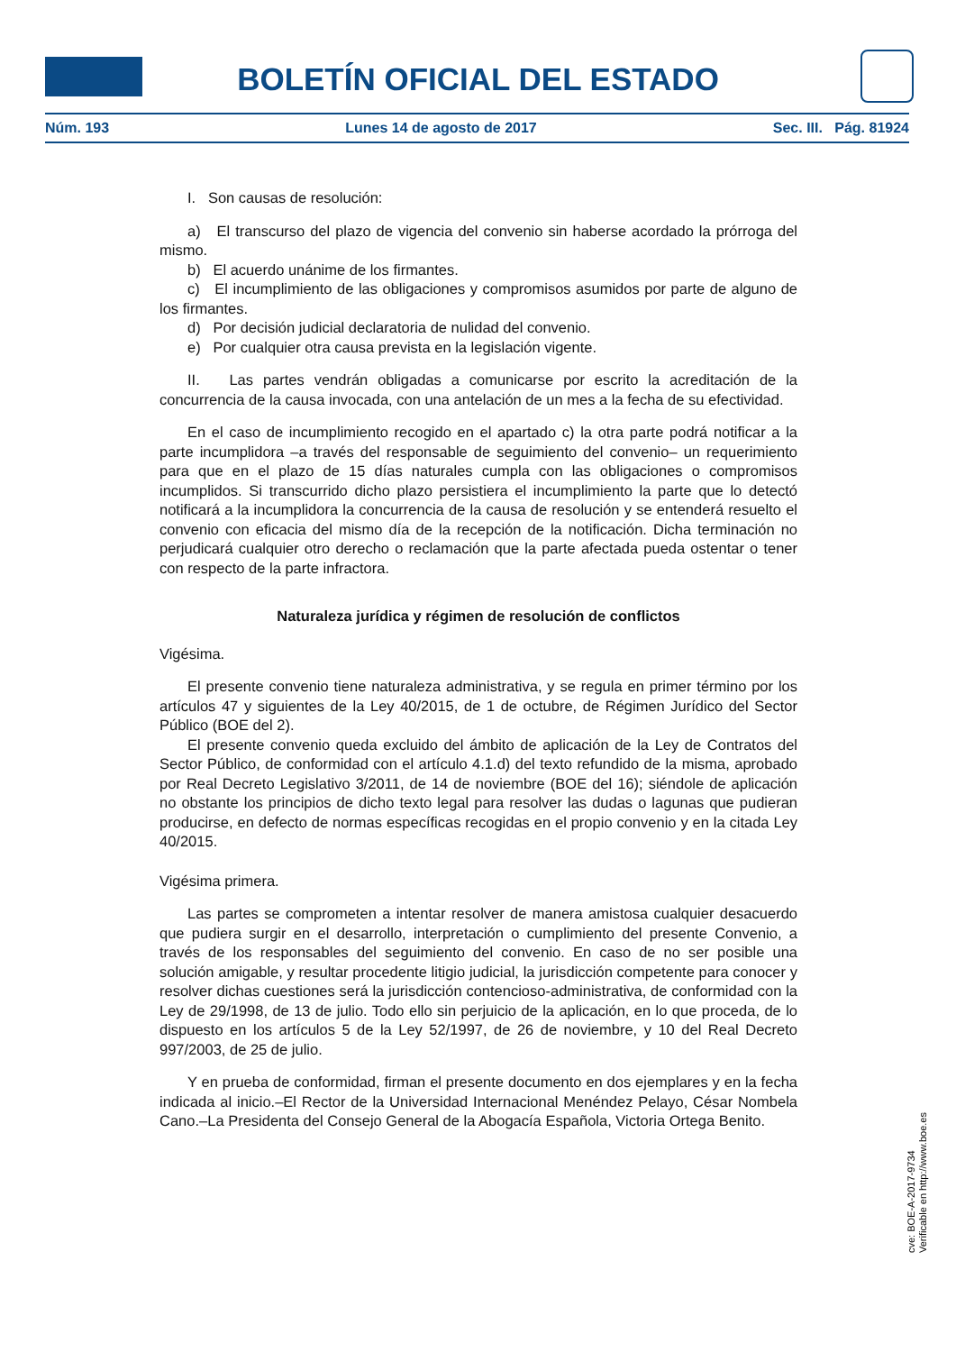BOLETÍN OFICIAL DEL ESTADO
Núm. 193 Lunes 14 de agosto de 2017 Sec. III. Pág. 81924
I. Son causas de resolución:
a) El transcurso del plazo de vigencia del convenio sin haberse acordado la prórroga del mismo.
b) El acuerdo unánime de los firmantes.
c) El incumplimiento de las obligaciones y compromisos asumidos por parte de alguno de los firmantes.
d) Por decisión judicial declaratoria de nulidad del convenio.
e) Por cualquier otra causa prevista en la legislación vigente.
II. Las partes vendrán obligadas a comunicarse por escrito la acreditación de la concurrencia de la causa invocada, con una antelación de un mes a la fecha de su efectividad.
En el caso de incumplimiento recogido en el apartado c) la otra parte podrá notificar a la parte incumplidora –a través del responsable de seguimiento del convenio– un requerimiento para que en el plazo de 15 días naturales cumpla con las obligaciones o compromisos incumplidos. Si transcurrido dicho plazo persistiera el incumplimiento la parte que lo detectó notificará a la incumplidora la concurrencia de la causa de resolución y se entenderá resuelto el convenio con eficacia del mismo día de la recepción de la notificación. Dicha terminación no perjudicará cualquier otro derecho o reclamación que la parte afectada pueda ostentar o tener con respecto de la parte infractora.
Naturaleza jurídica y régimen de resolución de conflictos
Vigésima.
El presente convenio tiene naturaleza administrativa, y se regula en primer término por los artículos 47 y siguientes de la Ley 40/2015, de 1 de octubre, de Régimen Jurídico del Sector Público (BOE del 2).
El presente convenio queda excluido del ámbito de aplicación de la Ley de Contratos del Sector Público, de conformidad con el artículo 4.1.d) del texto refundido de la misma, aprobado por Real Decreto Legislativo 3/2011, de 14 de noviembre (BOE del 16); siéndole de aplicación no obstante los principios de dicho texto legal para resolver las dudas o lagunas que pudieran producirse, en defecto de normas específicas recogidas en el propio convenio y en la citada Ley 40/2015.
Vigésima primera.
Las partes se comprometen a intentar resolver de manera amistosa cualquier desacuerdo que pudiera surgir en el desarrollo, interpretación o cumplimiento del presente Convenio, a través de los responsables del seguimiento del convenio. En caso de no ser posible una solución amigable, y resultar procedente litigio judicial, la jurisdicción competente para conocer y resolver dichas cuestiones será la jurisdicción contencioso-administrativa, de conformidad con la Ley de 29/1998, de 13 de julio. Todo ello sin perjuicio de la aplicación, en lo que proceda, de lo dispuesto en los artículos 5 de la Ley 52/1997, de 26 de noviembre, y 10 del Real Decreto 997/2003, de 25 de julio.
Y en prueba de conformidad, firman el presente documento en dos ejemplares y en la fecha indicada al inicio.–El Rector de la Universidad Internacional Menéndez Pelayo, César Nombela Cano.–La Presidenta del Consejo General de la Abogacía Española, Victoria Ortega Benito.
cve: BOE-A-2017-9734
Verificable en http://www.boe.es